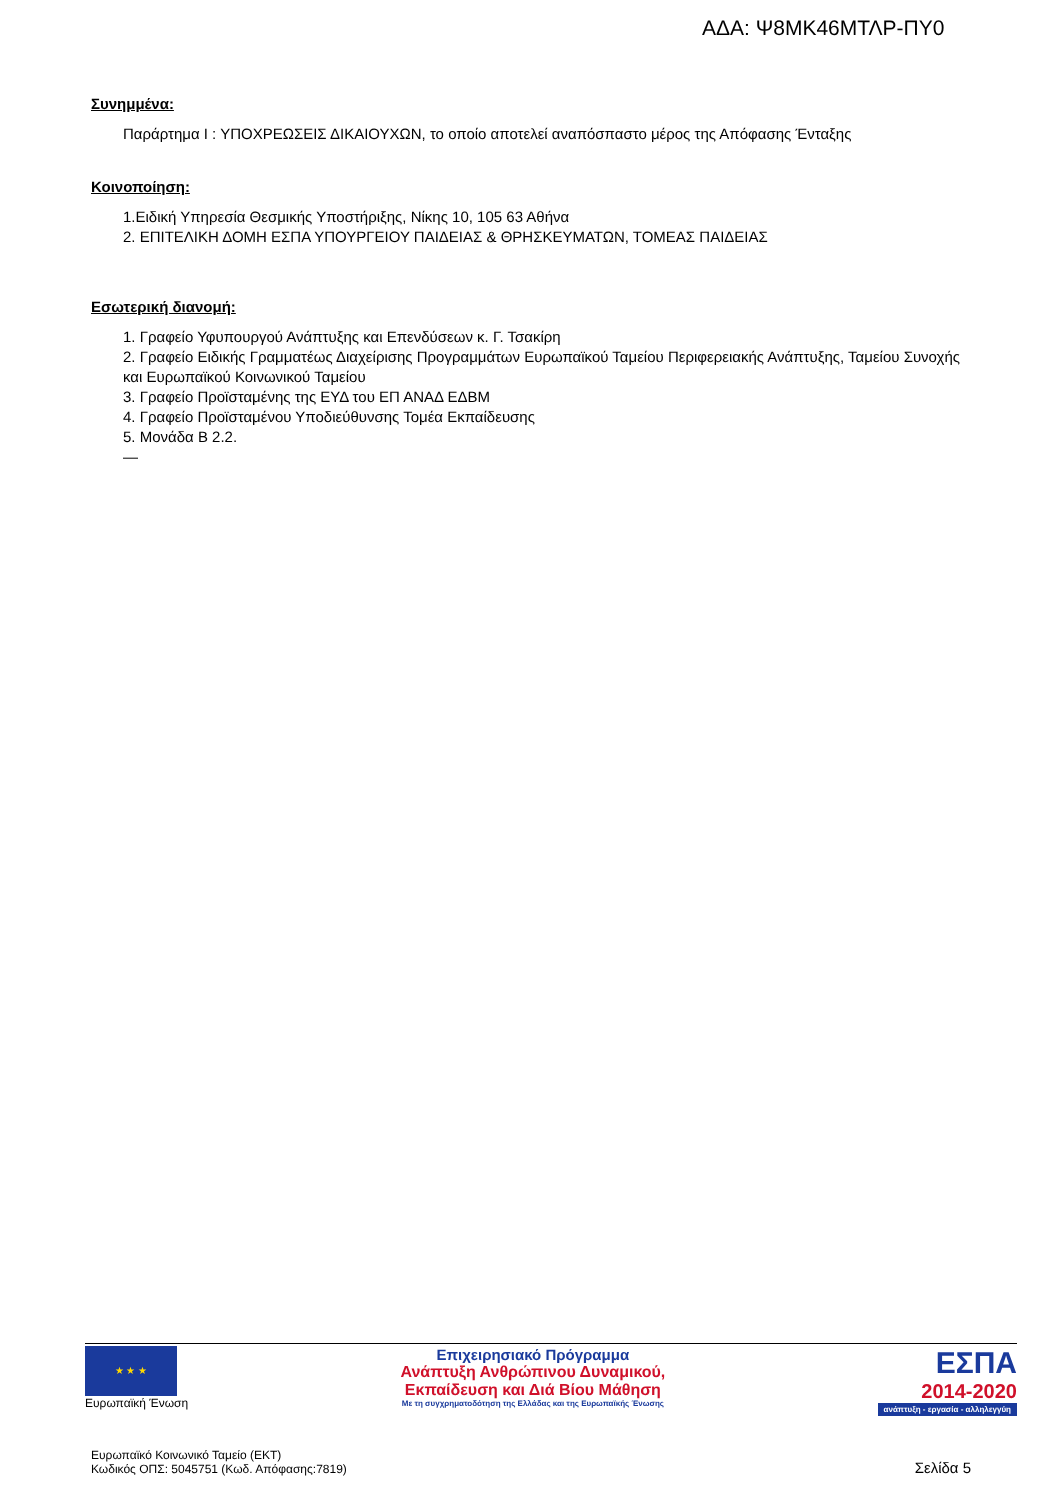ΑΔΑ: Ψ8ΜΚ46ΜΤΛΡ-ΠΥ0
Συνημμένα:
Παράρτημα Ι : ΥΠΟΧΡΕΩΣΕΙΣ ΔΙΚΑΙΟΥΧΩΝ, το οποίο αποτελεί αναπόσπαστο μέρος της Απόφασης Ένταξης
Κοινοποίηση:
1.Ειδική Υπηρεσία Θεσμικής Υποστήριξης, Νίκης 10, 105 63 Αθήνα
2. ΕΠΙΤΕΛΙΚΗ ΔΟΜΗ ΕΣΠΑ ΥΠΟΥΡΓΕΙΟΥ ΠΑΙΔΕΙΑΣ & ΘΡΗΣΚΕΥΜΑΤΩΝ, ΤΟΜΕΑΣ ΠΑΙΔΕΙΑΣ
Εσωτερική διανομή:
1. Γραφείο Υφυπουργού Ανάπτυξης και Επενδύσεων κ. Γ. Τσακίρη
2. Γραφείο Ειδικής Γραμματέως Διαχείρισης Προγραμμάτων Ευρωπαϊκού Ταμείου Περιφερειακής Ανάπτυξης, Ταμείου Συνοχής και Ευρωπαϊκού Κοινωνικού Ταμείου
3. Γραφείο Προϊσταμένης της ΕΥΔ του ΕΠ ΑΝΑΔ ΕΔΒΜ
4. Γραφείο Προϊσταμένου Υποδιεύθυνσης Τομέα Εκπαίδευσης
5. Μονάδα Β 2.2.
—
★ ★ ★
Ευρωπαϊκή Ένωση
Επιχειρησιακό Πρόγραμμα
Ανάπτυξη Ανθρώπινου Δυναμικού,
Εκπαίδευση και Διά Βίου Μάθηση
Με τη συγχρηματοδότηση της Ελλάδας και της Ευρωπαϊκής Ένωσης
ΕΣΠΑ
2014-2020
ανάπτυξη - εργασία - αλληλεγγύη
Ευρωπαϊκό Κοινωνικό Ταμείο (ΕΚΤ)
Κωδικός ΟΠΣ: 5045751 (Κωδ. Απόφασης:7819)
Σελίδα 5